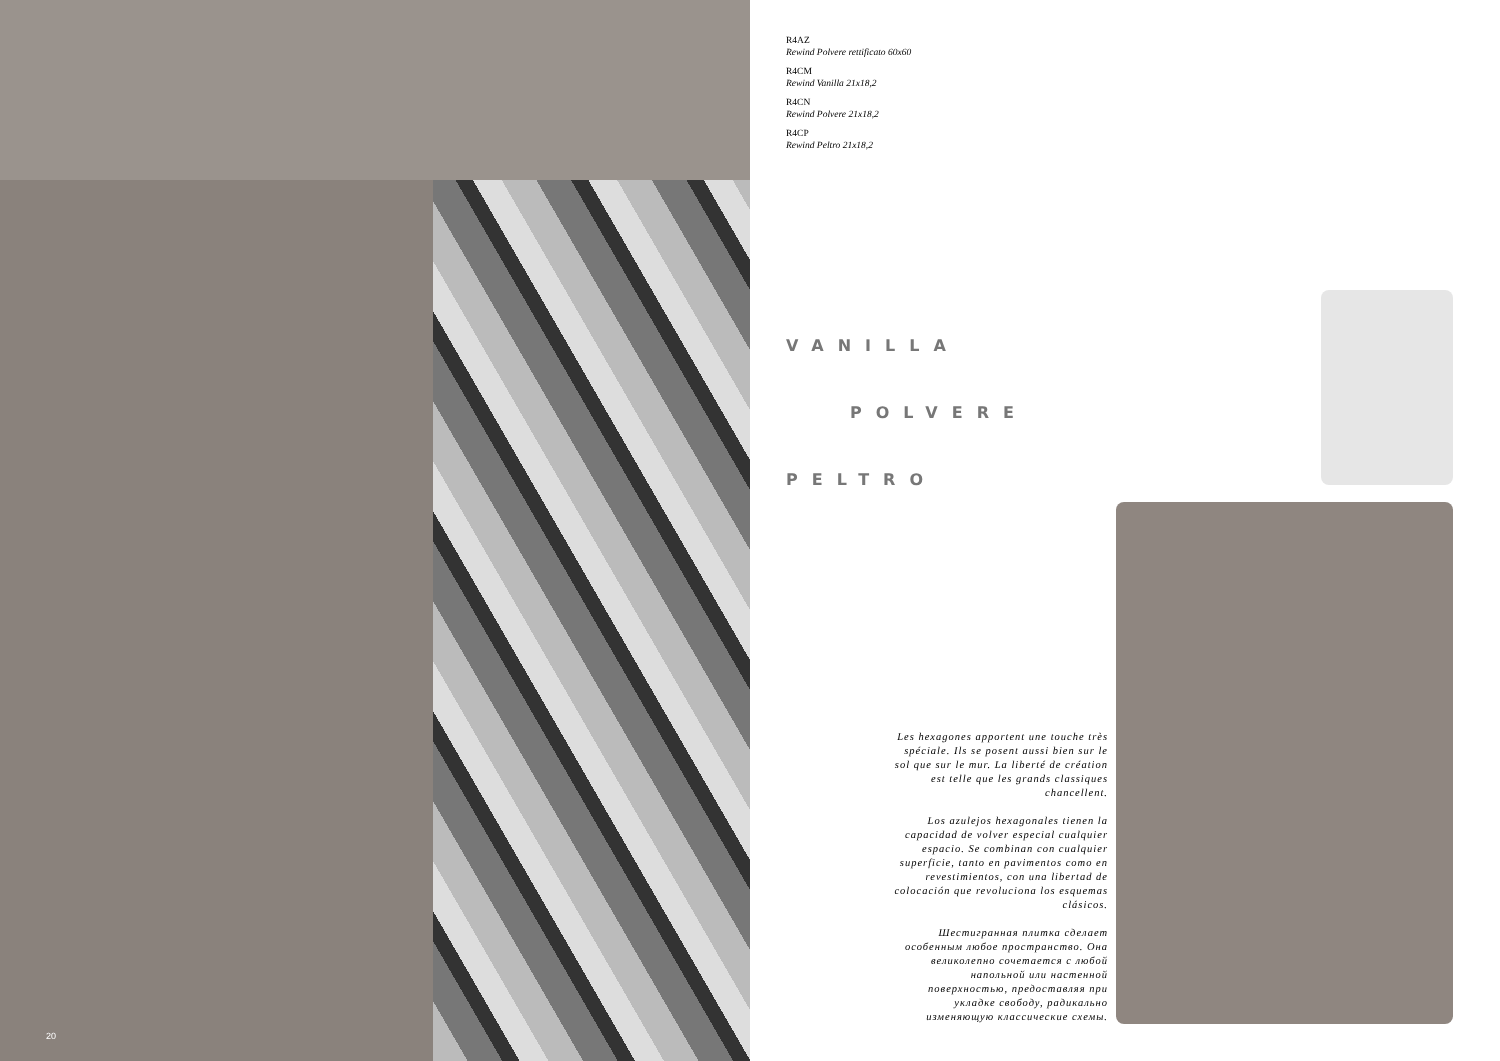20
R4AZ
Rewind Polvere rettificato 60x60
R4CM
Rewind Vanilla 21x18,2
R4CN
Rewind Polvere 21x18,2
R4CP
Rewind Peltro 21x18,2
VANILLA
POLVERE
PELTRO
Les hexagones apportent une touche très spéciale. Ils se posent aussi bien sur le sol que sur le mur. La liberté de création est telle que les grands classiques chancellent.
Los azulejos hexagonales tienen la capacidad de volver especial cualquier espacio. Se combinan con cualquier superficie, tanto en pavimentos como en revestimientos, con una libertad de colocación que revoluciona los esquemas clásicos.
Шестигранная плитка сделает особенным любое пространство. Она великолепно сочетается с любой напольной или настенной поверхностью, предоставляя при укладке свободу, радикально изменяющую классические схемы.